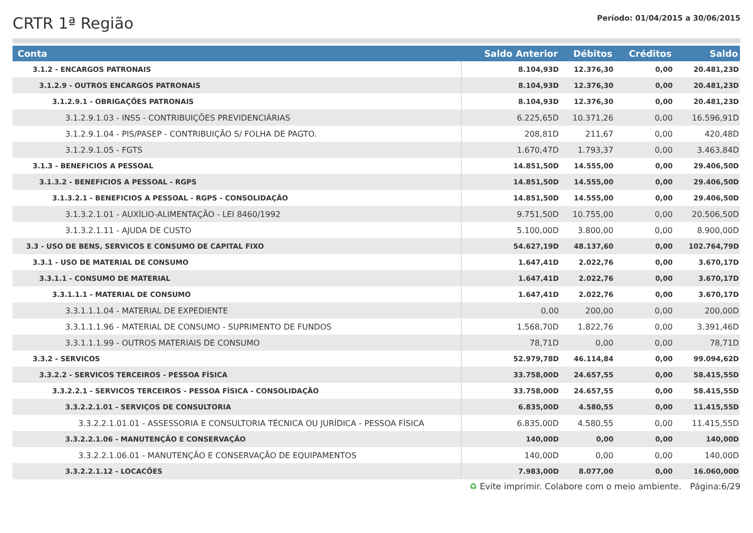CRTR 1ª Região
Período: 01/04/2015 a 30/06/2015
| Conta | Saldo Anterior | Débitos | Créditos | Saldo |
| --- | --- | --- | --- | --- |
| 3.1.2 - ENCARGOS PATRONAIS | 8.104,93D | 12.376,30 | 0,00 | 20.481,23D |
| 3.1.2.9 - OUTROS ENCARGOS PATRONAIS | 8.104,93D | 12.376,30 | 0,00 | 20.481,23D |
| 3.1.2.9.1 - OBRIGAÇÕES PATRONAIS | 8.104,93D | 12.376,30 | 0,00 | 20.481,23D |
| 3.1.2.9.1.03 - INSS - CONTRIBUIÇÕES PREVIDENCIÁRIAS | 6.225,65D | 10.371,26 | 0,00 | 16.596,91D |
| 3.1.2.9.1.04 - PIS/PASEP - CONTRIBUIÇÃO S/ FOLHA DE PAGTO. | 208,81D | 211,67 | 0,00 | 420,48D |
| 3.1.2.9.1.05 - FGTS | 1.670,47D | 1.793,37 | 0,00 | 3.463,84D |
| 3.1.3 - BENEFICIOS A PESSOAL | 14.851,50D | 14.555,00 | 0,00 | 29.406,50D |
| 3.1.3.2 - BENEFICIOS A PESSOAL - RGPS | 14.851,50D | 14.555,00 | 0,00 | 29.406,50D |
| 3.1.3.2.1 - BENEFICIOS A PESSOAL - RGPS - CONSOLIDAÇÃO | 14.851,50D | 14.555,00 | 0,00 | 29.406,50D |
| 3.1.3.2.1.01 - AUXÍLIO-ALIMENTAÇÃO - LEI 8460/1992 | 9.751,50D | 10.755,00 | 0,00 | 20.506,50D |
| 3.1.3.2.1.11 - AJUDA DE CUSTO | 5.100,00D | 3.800,00 | 0,00 | 8.900,00D |
| 3.3 - USO DE BENS, SERVICOS E CONSUMO DE CAPITAL FIXO | 54.627,19D | 48.137,60 | 0,00 | 102.764,79D |
| 3.3.1 - USO DE MATERIAL DE CONSUMO | 1.647,41D | 2.022,76 | 0,00 | 3.670,17D |
| 3.3.1.1 - CONSUMO DE MATERIAL | 1.647,41D | 2.022,76 | 0,00 | 3.670,17D |
| 3.3.1.1.1 - MATERIAL DE CONSUMO | 1.647,41D | 2.022,76 | 0,00 | 3.670,17D |
| 3.3.1.1.1.04 - MATERIAL DE EXPEDIENTE | 0,00 | 200,00 | 0,00 | 200,00D |
| 3.3.1.1.1.96 - MATERIAL DE CONSUMO - SUPRIMENTO DE FUNDOS | 1.568,70D | 1.822,76 | 0,00 | 3.391,46D |
| 3.3.1.1.1.99 - OUTROS MATERIAIS DE CONSUMO | 78,71D | 0,00 | 0,00 | 78,71D |
| 3.3.2 - SERVICOS | 52.979,78D | 46.114,84 | 0,00 | 99.094,62D |
| 3.3.2.2 - SERVICOS TERCEIROS - PESSOA FÍSICA | 33.758,00D | 24.657,55 | 0,00 | 58.415,55D |
| 3.3.2.2.1 - SERVICOS TERCEIROS - PESSOA FÍSICA - CONSOLIDAÇÃO | 33.758,00D | 24.657,55 | 0,00 | 58.415,55D |
| 3.3.2.2.1.01 - SERVIÇOS DE CONSULTORIA | 6.835,00D | 4.580,55 | 0,00 | 11.415,55D |
| 3.3.2.2.1.01.01 - ASSESSORIA E CONSULTORIA TÉCNICA OU JURÍDICA - PESSOA FÍSICA | 6.835,00D | 4.580,55 | 0,00 | 11.415,55D |
| 3.3.2.2.1.06 - MANUTENÇÃO E CONSERVAÇÃO | 140,00D | 0,00 | 0,00 | 140,00D |
| 3.3.2.2.1.06.01 - MANUTENÇÃO E CONSERVAÇÃO DE EQUIPAMENTOS | 140,00D | 0,00 | 0,00 | 140,00D |
| 3.3.2.2.1.12 - LOCACÕES | 7.983,00D | 8.077,00 | 0,00 | 16.060,00D |
♻ Evite imprimir. Colabore com o meio ambiente. Página:6/29